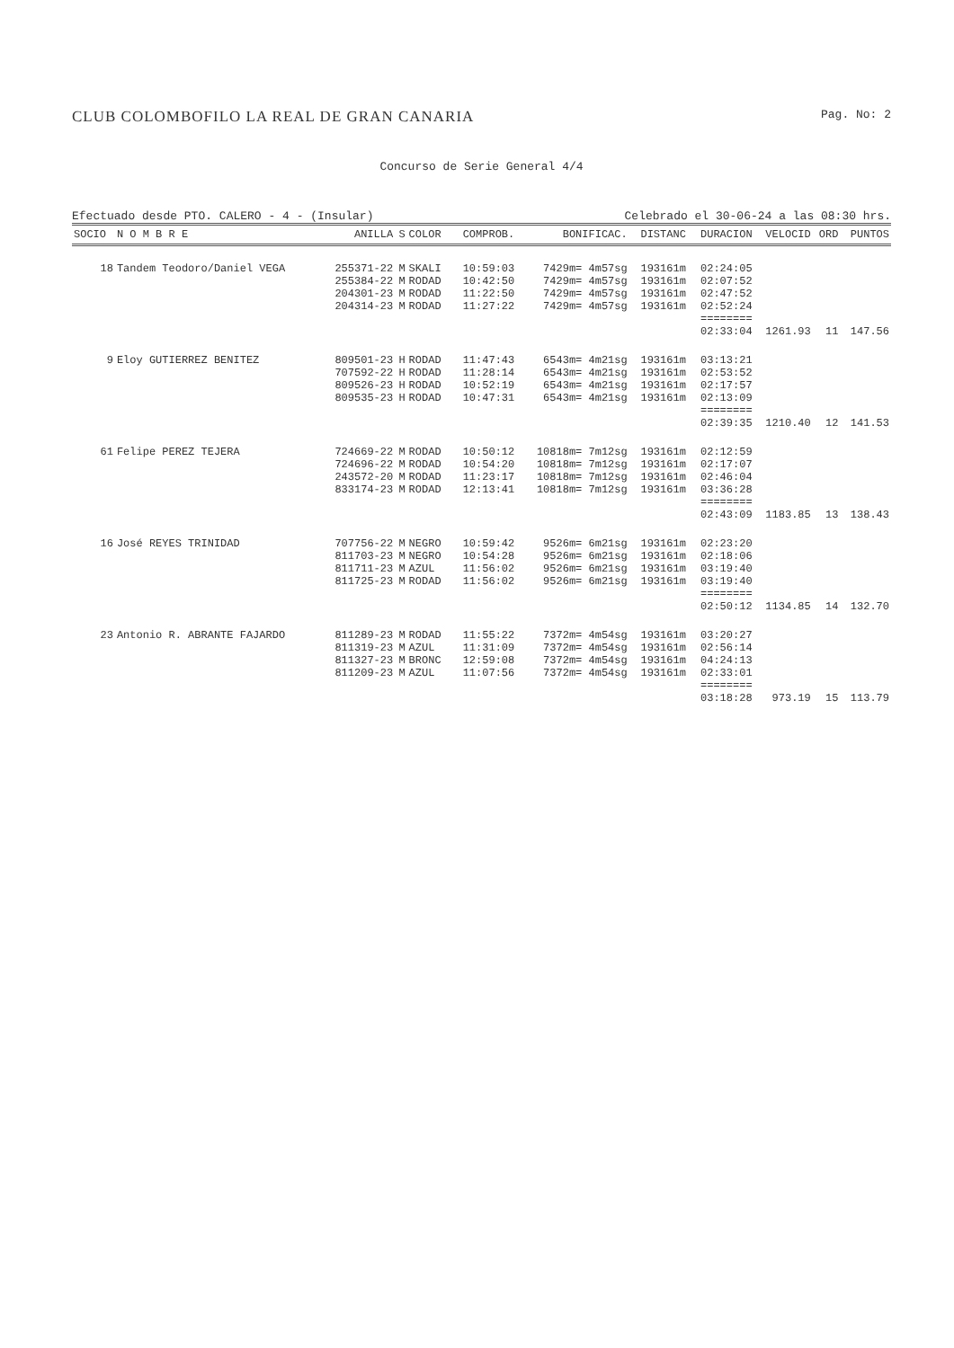CLUB COLOMBOFILO LA REAL DE GRAN CANARIA Pag. No: 2
Concurso de Serie General 4/4
Efectuado desde PTO. CALERO - 4 - (Insular) Celebrado el 30-06-24 a las 08:30 hrs.
| SOCIO | N O M B R E | ANILLA | S | COLOR | COMPROB. | BONIFICAC. | DISTANC | DURACION | VELOCID | ORD | PUNTOS |
| --- | --- | --- | --- | --- | --- | --- | --- | --- | --- | --- | --- |
| 18 | Tandem Teodoro/Daniel VEGA | 255371-22 | M | SKALI | 10:59:03 | 7429m= 4m57sg | 193161m | 02:24:05 | | | |
| | | 255384-22 | M | RODAD | 10:42:50 | 7429m= 4m57sg | 193161m | 02:07:52 | | | |
| | | 204301-23 | M | RODAD | 11:22:50 | 7429m= 4m57sg | 193161m | 02:47:52 | | | |
| | | 204314-23 | M | RODAD | 11:27:22 | 7429m= 4m57sg | 193161m | 02:52:24 | | | |
| | | | | | | | | ======== | | | |
| | | | | | | | | 02:33:04 | 1261.93 | 11 | 147.56 |
| 9 | Eloy GUTIERREZ BENITEZ | 809501-23 | H | RODAD | 11:47:43 | 6543m= 4m21sg | 193161m | 03:13:21 | | | |
| | | 707592-22 | H | RODAD | 11:28:14 | 6543m= 4m21sg | 193161m | 02:53:52 | | | |
| | | 809526-23 | H | RODAD | 10:52:19 | 6543m= 4m21sg | 193161m | 02:17:57 | | | |
| | | 809535-23 | H | RODAD | 10:47:31 | 6543m= 4m21sg | 193161m | 02:13:09 | | | |
| | | | | | | | | ======== | | | |
| | | | | | | | | 02:39:35 | 1210.40 | 12 | 141.53 |
| 61 | Felipe PEREZ TEJERA | 724669-22 | M | RODAD | 10:50:12 | 10818m= 7m12sg | 193161m | 02:12:59 | | | |
| | | 724696-22 | M | RODAD | 10:54:20 | 10818m= 7m12sg | 193161m | 02:17:07 | | | |
| | | 243572-20 | M | RODAD | 11:23:17 | 10818m= 7m12sg | 193161m | 02:46:04 | | | |
| | | 833174-23 | M | RODAD | 12:13:41 | 10818m= 7m12sg | 193161m | 03:36:28 | | | |
| | | | | | | | | ======== | | | |
| | | | | | | | | 02:43:09 | 1183.85 | 13 | 138.43 |
| 16 | José REYES TRINIDAD | 707756-22 | M | NEGRO | 10:59:42 | 9526m= 6m21sg | 193161m | 02:23:20 | | | |
| | | 811703-23 | M | NEGRO | 10:54:28 | 9526m= 6m21sg | 193161m | 02:18:06 | | | |
| | | 811711-23 | M | AZUL | 11:56:02 | 9526m= 6m21sg | 193161m | 03:19:40 | | | |
| | | 811725-23 | M | RODAD | 11:56:02 | 9526m= 6m21sg | 193161m | 03:19:40 | | | |
| | | | | | | | | ======== | | | |
| | | | | | | | | 02:50:12 | 1134.85 | 14 | 132.70 |
| 23 | Antonio R. ABRANTE FAJARDO | 811289-23 | M | RODAD | 11:55:22 | 7372m= 4m54sg | 193161m | 03:20:27 | | | |
| | | 811319-23 | M | AZUL | 11:31:09 | 7372m= 4m54sg | 193161m | 02:56:14 | | | |
| | | 811327-23 | M | BRONC | 12:59:08 | 7372m= 4m54sg | 193161m | 04:24:13 | | | |
| | | 811209-23 | M | AZUL | 11:07:56 | 7372m= 4m54sg | 193161m | 02:33:01 | | | |
| | | | | | | | | ======== | | | |
| | | | | | | | | 03:18:28 | 973.19 | 15 | 113.79 |